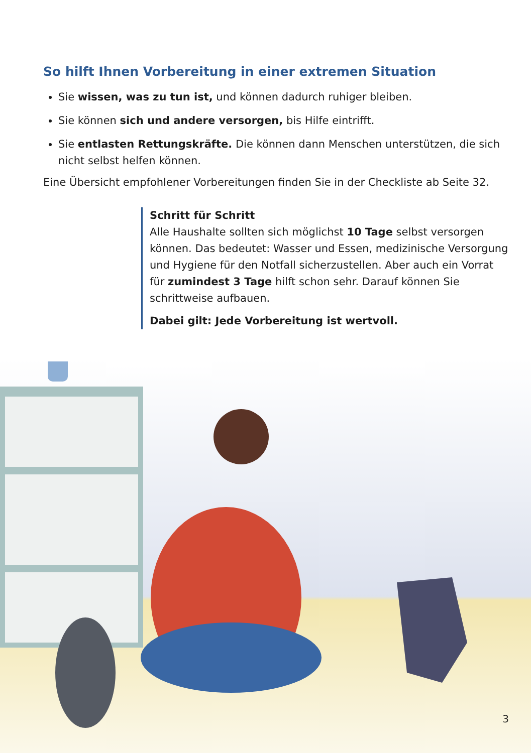So hilft Ihnen Vorbereitung in einer extremen Situation
Sie wissen, was zu tun ist, und können dadurch ruhiger bleiben.
Sie können sich und andere versorgen, bis Hilfe eintrifft.
Sie entlasten Rettungskräfte. Die können dann Menschen unterstützen, die sich nicht selbst helfen können.
Eine Übersicht empfohlener Vorbereitungen finden Sie in der Checkliste ab Seite 32.
Schritt für Schritt
Alle Haushalte sollten sich möglichst 10 Tage selbst versorgen können. Das bedeutet: Wasser und Essen, medizinische Versorgung und Hygiene für den Notfall sicherzustellen. Aber auch ein Vorrat für zumindest 3 Tage hilft schon sehr. Darauf können Sie schrittweise aufbauen.
Dabei gilt: Jede Vorbereitung ist wertvoll.
3